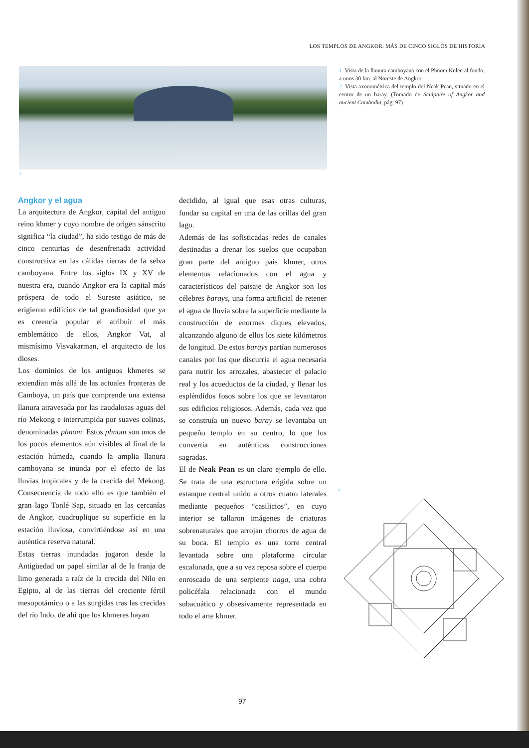LOS TEMPLOS DE ANGKOR. MÁS DE CINCO SIGLOS DE HISTORIA
1
1. Vista de la llanura camboyana con el Phnom Kulen al fondo, a unos 30 km. al Noreste de Angkor
2. Vista axonométrica del templo del Neak Pean, situado en el centro de un baray. (Tomado de Sculpture of Angkor and ancient Cambodia, pág. 97)
Angkor y el agua
La arquitectura de Angkor, capital del antiguo reino khmer y cuyo nombre de origen sánscrito significa “la ciudad”, ha sido testigo de más de cinco centurias de desenfrenada actividad constructiva en las cálidas tierras de la selva camboyana. Entre los siglos IX y XV de nuestra era, cuando Angkor era la capital más próspera de todo el Sureste asiático, se erigieron edificios de tal grandiosidad que ya es creencia popular el atribuir el más emblemático de ellos, Angkor Vat, al mismísimo Visvakarman, el arquitecto de los dioses.
Los dominios de los antiguos khmeres se extendían más allá de las actuales fronteras de Camboya, un país que comprende una extensa llanura atravesada por las caudalosas aguas del río Mekong e interrumpida por suaves colinas, denominadas phnom. Estos phnom son unos de los pocos elementos aún visibles al final de la estación húmeda, cuando la amplia llanura camboyana se inunda por el efecto de las lluvias tropicales y de la crecida del Mekong. Consecuencia de todo ello es que también el gran lago Tonlé Sap, situado en las cercanías de Angkor, cuadruplique su superficie en la estación lluviosa, convirtiéndose así en una auténtica reserva natural.
Estas tierras inundadas jugaron desde la Antigüedad un papel similar al de la franja de limo generada a raíz de la crecida del Nilo en Egipto, al de las tierras del creciente fértil mesopotámico o a las surgidas tras las crecidas del río Indo, de ahí que los khmeres hayan
decidido, al igual que esas otras culturas, fundar su capital en una de las orillas del gran lago.
Además de las sofisticadas redes de canales destinadas a drenar los suelos que ocupaban gran parte del antiguo país khmer, otros elementos relacionados con el agua y característicos del paisaje de Angkor son los célebres barays, una forma artificial de retener el agua de lluvia sobre la superficie mediante la construcción de enormes diques elevados, alcanzando alguno de ellos los siete kilómetros de longitud. De estos barays partían numerosos canales por los que discurría el agua necesaria para nutrir los arrozales, abastecer el palacio real y los acueductos de la ciudad, y llenar los espléndidos fosos sobre los que se levantaron sus edificios religiosos. Además, cada vez que se construía un nuevo baray se levantaba un pequeño templo en su centro, lo que los convertía en auténticas construcciones sagradas.
El de Neak Pean es un claro ejemplo de ello. Se trata de una estructura erigida sobre un estanque central unido a otros cuatro laterales mediante pequeños “casilicios”, en cuyo interior se tallaron imágenes de criaturas sobrenaturales que arrojan chorros de agua de su boca. El templo es una torre central levantada sobre una plataforma circular escalonada, que a su vez reposa sobre el cuerpo enroscado de una serpiente naga, una cobra policéfala relacionada con el mundo subacuático y obsesivamente representada en todo el arte khmer.
2
97